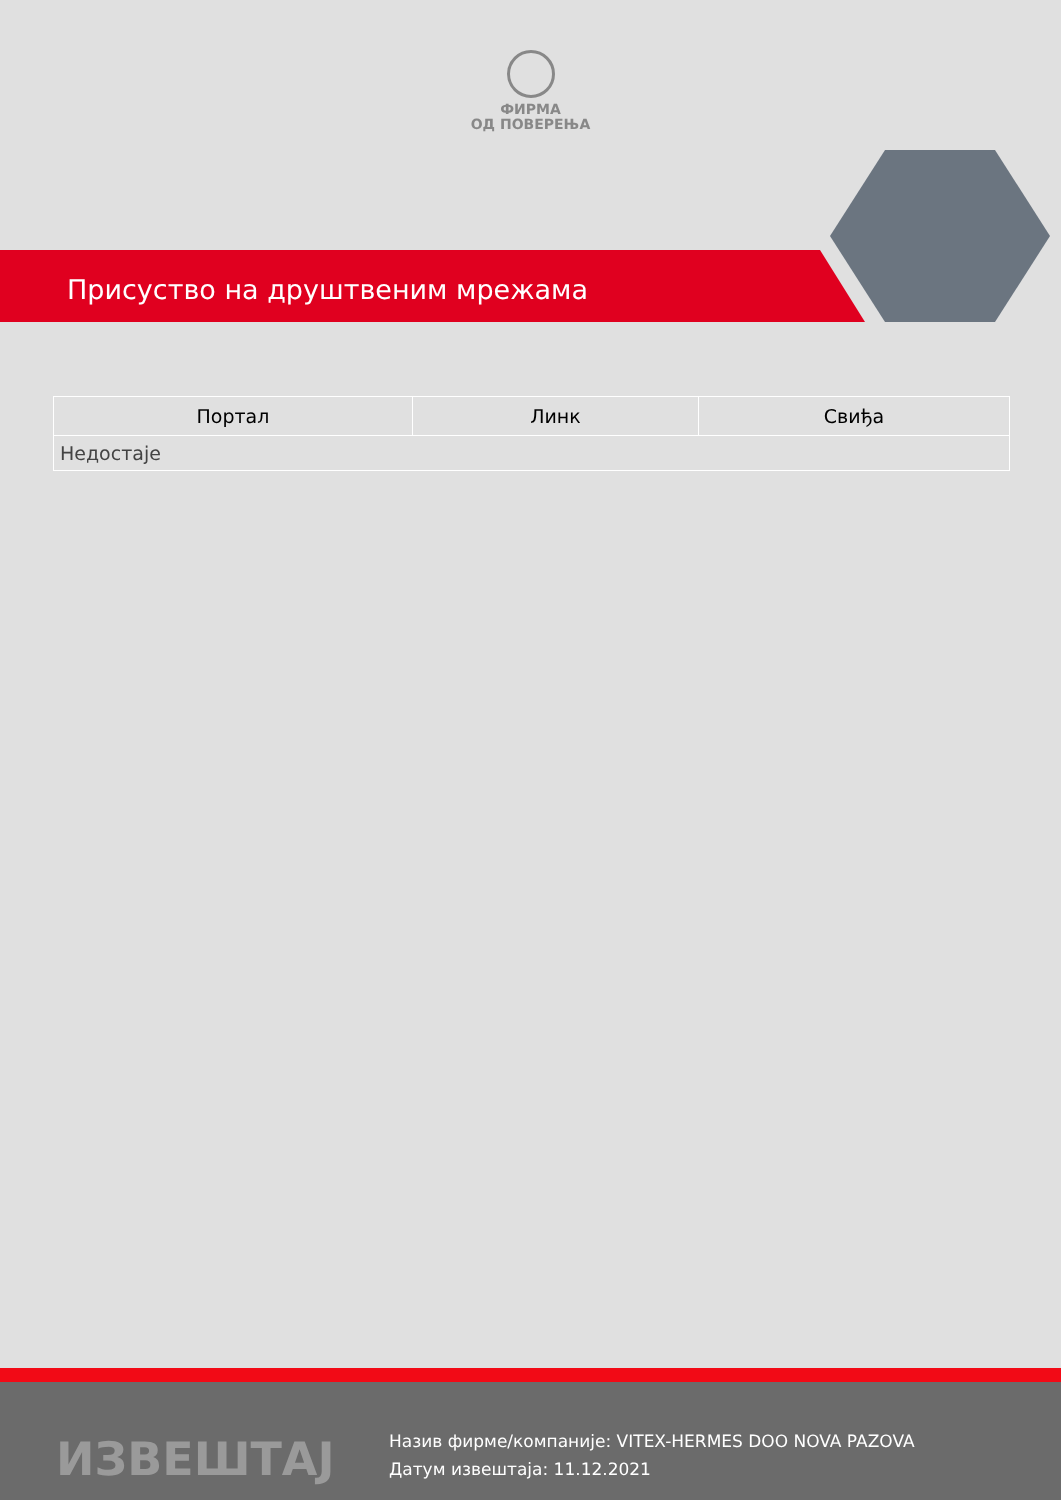ФИРМА
ОД ПОВЕРЕЊА
Присуство на друштвеним мрежама
| Портал | Линк | Свиђа |
| --- | --- | --- |
| Недостаје | | |
ИЗВЕШТАЈ
Назив фирме/компаније: VITEX-HERMES DOO NOVA PAZOVA
Датум извештаја: 11.12.2021